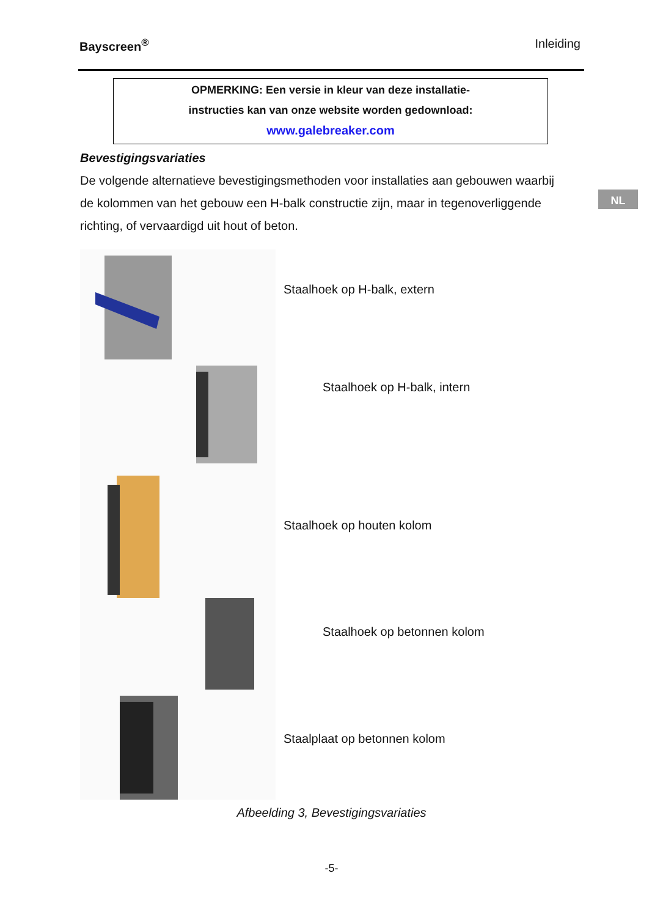Bayscreen<sup>®</sup> Inleiding
OPMERKING: Een versie in kleur van deze installatie-
instructies kan van onze website worden gedownload:
www.galebreaker.com
Bevestigingsvariaties
De volgende alternatieve bevestigingsmethoden voor installaties aan gebouwen waarbij de kolommen van het gebouw een H-balk constructie zijn, maar in tegenoverliggende richting, of vervaardigd uit hout of beton.
NL
Staalhoek op H-balk, extern
Staalhoek op H-balk, intern
Staalhoek op houten kolom
Staalhoek op betonnen kolom
Staalplaat op betonnen kolom
Afbeelding 3, Bevestigingsvariaties
-5-